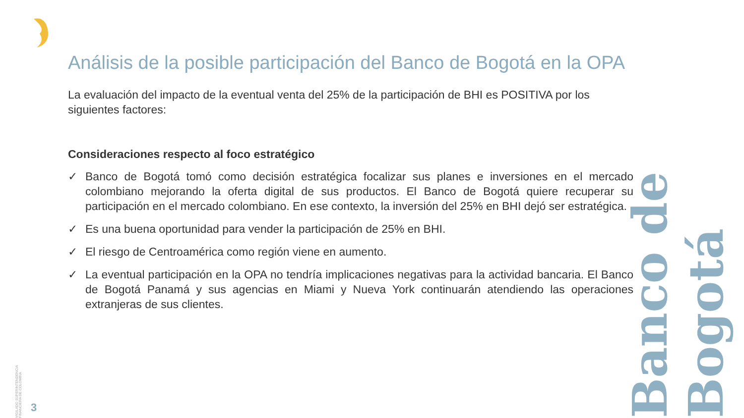Análisis de la posible participación del Banco de Bogotá en la OPA
La evaluación del impacto de la eventual venta del 25% de la participación de BHI es POSITIVA por los siguientes factores:
Consideraciones respecto al foco estratégico
✓ Banco de Bogotá tomó como decisión estratégica focalizar sus planes e inversiones en el mercado colombiano mejorando la oferta digital de sus productos. El Banco de Bogotá quiere recuperar su participación en el mercado colombiano. En ese contexto, la inversión del 25% en BHI dejó ser estratégica.
✓ Es una buena oportunidad para vender la participación de 25% en BHI.
✓ El riesgo de Centroamérica como región viene en aumento.
✓ La eventual participación en la OPA no tendría implicaciones negativas para la actividad bancaria. El Banco de Bogotá Panamá y sus agencias en Miami y Nueva York continuarán atendiendo las operaciones extranjeras de sus clientes.
Banco de Bogotá
VIGILADO SUPERINTENDENCIA FINANCIERA DE COLOMBIA
3